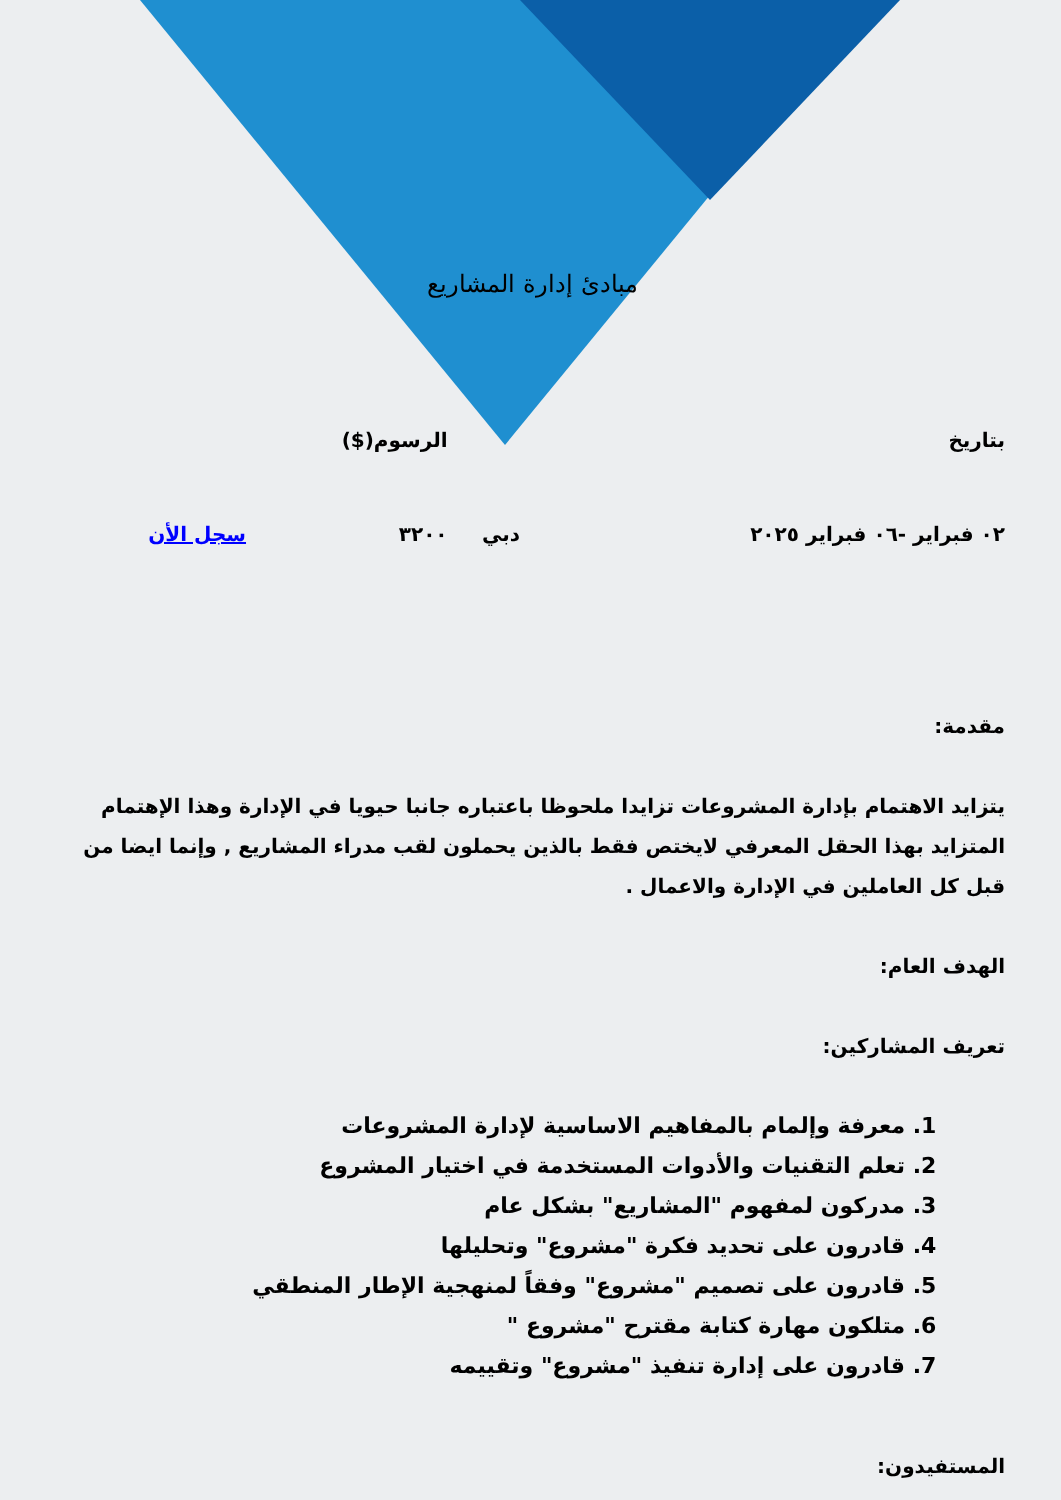مبادئ إدارة المشاريع
| بتاريخ | | الرسوم($) | |
| ٠٢ فبراير -٠٦ فبراير ٢٠٢٥ | دبي | ٣٢٠٠ | سجل الأن |
مقدمة:
يتزايد الاهتمام بإدارة المشروعات تزايدا ملحوظا باعتباره جانبا حيويا في الإدارة وهذا الإهتمام المتزايد بهذا الحقل المعرفي لايختص فقط بالذين يحملون لقب مدراء المشاريع , وإنما ايضا من قبل كل العاملين في الإدارة والاعمال .
الهدف العام:
تعريف المشاركين:
1. معرفة وإلمام بالمفاهيم الاساسية لإدارة المشروعات
2. تعلم التقنيات والأدوات المستخدمة في اختيار المشروع
3. مدركون لمفهوم "المشاريع" بشكل عام
4. قادرون على تحديد فكرة "مشروع" وتحليلها
5. قادرون على تصميم "مشروع" وفقاً لمنهجية الإطار المنطقي
6. متلكون مهارة كتابة مقترح "مشروع "
7. قادرون على إدارة تنفيذ "مشروع" وتقييمه
المستفيدون: